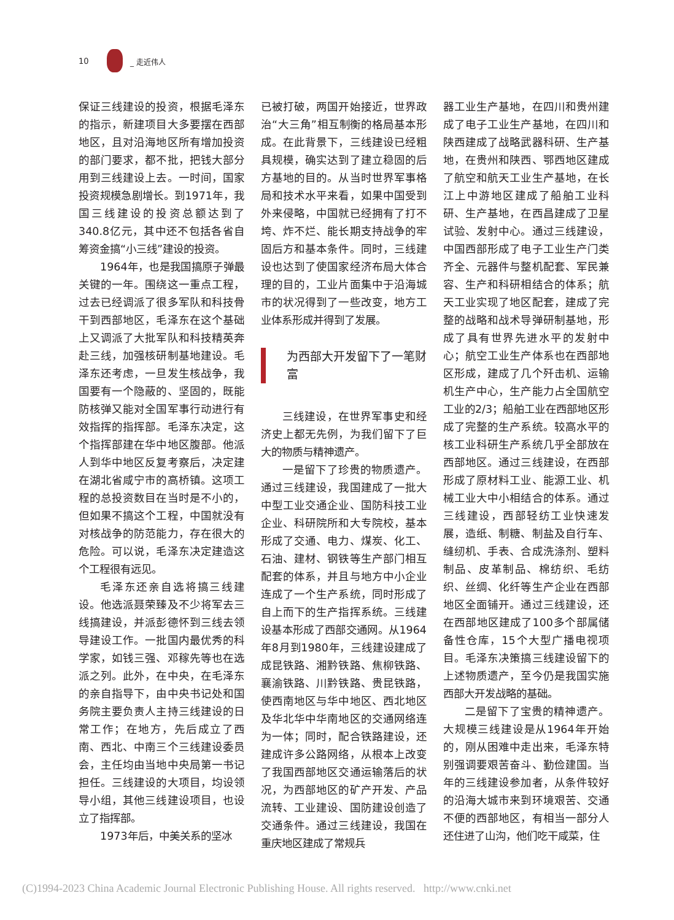10 _ 走近伟人
保证三线建设的投资，根据毛泽东的指示，新建项目大多要摆在西部地区，且对沿海地区所有增加投资的部门要求，都不批，把钱大部分用到三线建设上去。一时间，国家投资规模急剧增长。到1971年，我国三线建设的投资总额达到了340.8亿元，其中还不包括各省自筹资金搞“小三线”建设的投资。
1964年，也是我国搞原子弹最关键的一年。围绕这一重点工程，过去已经调派了很多军队和科技骨干到西部地区，毛泽东在这个基础上又调派了大批军队和科技精英奔赴三线，加强核研制基地建设。毛泽东还考虑，一旦发生核战争，我国要有一个隐蔽的、坚固的，既能防核弹又能对全国军事行动进行有效指挥的指挥部。毛泽东决定，这个指挥部建在华中地区腹部。他派人到华中地区反复考察后，决定建在湖北省咸宁市的高桥镇。这项工程的总投资数目在当时是不小的，但如果不搞这个工程，中国就没有对核战争的防范能力，存在很大的危险。可以说，毛泽东决定建造这个工程很有远见。
毛泽东还亲自选将搞三线建设。他选派聂荣臻及不少将军去三线搞建设，并派彭德怀到三线去领导建设工作。一批国内最优秀的科学家，如钱三强、邓稼先等也在选派之列。此外，在中央，在毛泽东的亲自指导下，由中央书记处和国务院主要负责人主持三线建设的日常工作；在地方，先后成立了西南、西北、中南三个三线建设委员会，主任均由当地中央局第一书记担任。三线建设的大项目，均设领导小组，其他三线建设项目，也设立了指挥部。
1973年后，中美关系的坚冰
已被打破，两国开始接近，世界政治“大三角”相互制衡的格局基本形成。在此背景下，三线建设已经粗具规模，确实达到了建立稳固的后方基地的目的。从当时世界军事格局和技术水平来看，如果中国受到外来侵略，中国就已经拥有了打不垮、炸不烂、能长期支持战争的牢固后方和基本条件。同时，三线建设也达到了使国家经济布局大体合理的目的，工业片面集中于沿海城市的状况得到了一些改变，地方工业体系形成并得到了发展。
为西部大开发留下了一笔财富
三线建设，在世界军事史和经济史上都无先例，为我们留下了巨大的物质与精神遗产。
一是留下了珍贵的物质遗产。通过三线建设，我国建成了一批大中型工业交通企业、国防科技工业企业、科研院所和大专院校，基本形成了交通、电力、煤炭、化工、石油、建材、钢铁等生产部门相互配套的体系，并且与地方中小企业连成了一个生产系统，同时形成了自上而下的生产指挥系统。三线建设基本形成了西部交通网。从1964年8月到1980年，三线建设建成了成昆铁路、湘黔铁路、焦柳铁路、襄渝铁路、川黔铁路、贵昆铁路，使西南地区与华中地区、西北地区及华北华中华南地区的交通网络连为一体；同时，配合铁路建设，还建成许多公路网络，从根本上改变了我国西部地区交通运输落后的状况，为西部地区的矿产开发、产品流转、工业建设、国防建设创造了交通条件。通过三线建设，我国在重庆地区建成了常规兵
器工业生产基地，在四川和贵州建成了电子工业生产基地，在四川和陕西建成了战略武器科研、生产基地，在贵州和陕西、鄂西地区建成了航空和航天工业生产基地，在长江上中游地区建成了船舶工业科研、生产基地，在西昌建成了卫星试验、发射中心。通过三线建设，中国西部形成了电子工业生产门类齐全、元器件与整机配套、军民兼容、生产和科研相结合的体系；航天工业实现了地区配套，建成了完整的战略和战术导弹研制基地，形成了具有世界先进水平的发射中心；航空工业生产体系也在西部地区形成，建成了几个歼击机、运输机生产中心，生产能力占全国航空工业的2/3；船舶工业在西部地区形成了完整的生产系统。较高水平的核工业科研生产系统几乎全部放在西部地区。通过三线建设，在西部形成了原材料工业、能源工业、机械工业大中小相结合的体系。通过三线建设，西部轻纺工业快速发展，造纸、制糖、制盐及自行车、缝纫机、手表、合成洗涤剂、塑料制品、皮革制品、棉纺织、毛纺织、丝绸、化纤等生产企业在西部地区全面铺开。通过三线建设，还在西部地区建成了100多个部属储备性仓库，15个大型广播电视项目。毛泽东决策搞三线建设留下的上述物质遗产，至今仍是我国实施西部大开发战略的基础。
二是留下了宝贵的精神遗产。大规模三线建设是从1964年开始的，刚从困难中走出来，毛泽东特别强调要艰苦奋斗、勤俭建国。当年的三线建设参加者，从条件较好的沿海大城市来到环境艰苦、交通不便的西部地区，有相当一部分人还住进了山沟，他们吃干咸菜，住
(C)1994-2023 China Academic Journal Electronic Publishing House. All rights reserved. http://www.cnki.net